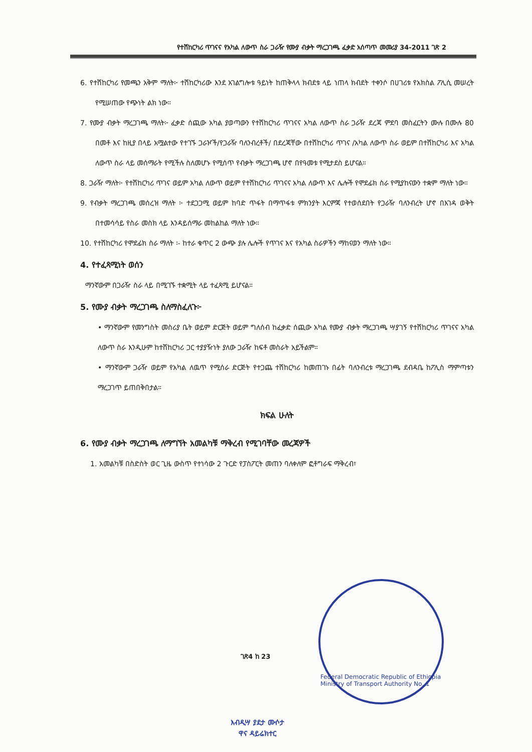የተሽከርካሪ ጥገናና የአካል ለውጥ ስራ ጋራዥ የሙያ ብቃት ማረጋገጫ ፈቃድ አሰጣጥ መመሪያ 34-2011 ገጽ 2
6. የተሽከርካሪ የመጫን አቅም ማለት፦ ተሽከርካሪው እንደ አገልግሎቱ ዓይነት ከጠቅላላ ክብደቱ ላይ ነጠላ ክብደት ተቀንሶ በሀገሪቱ የአክስል ፖሊሲ መሠረት የሚሠጠው የጭነት ልክ ነው።
7. የሙያ ብቃት ማረጋገጫ ማለት፦ ፈቃድ ሰጪው አካል ያወጣውን የተሽከርካሪ ጥገናና አካል ለውጥ ስራ ጋራዥ ደረጃ ምደባ መስፈርትን ሙሉ በሙሉ 80 በመቶ እና ከዚያ በላይ አሟልተው የተገኙ ጋራዦች/የጋራዥ ባለንብረቶች/ በደረጃቸው በተሽከርካሪ ጥገና /አካል ለውጥ ስራ ወይም በተሽከርካሪ እና አካል ለውጥ ስራ ላይ መሰማራት የሚችሉ ስለመሆኑ የሚሰጥ የብቃት ማረጋገጫ ሆኖ በየዓመቱ የሚታደስ ይሆናል።
8. ጋራዥ ማለት፦ የተሽከርካሪ ጥገና ወይም አካል ለውጥ ወይም የተሽከርካሪ ጥገናና አካል ለውጥ እና ሌሎች የሞደፊክ ስራ የሚያከናውን ተቋም ማለት ነው።
9. የብቃት ማረጋገጫ መሰረዝ ማለት ፦ ተደጋጋሚ ወይም ከባድ ጥፋት በማጥፋቱ ምክንያት እርምጃ የተወሰደበት የጋራዥ ባለንብረት ሆኖ በእገዳ ወቅት በተመሳሳይ የስራ መስክ ላይ እንዳይሰማራ መከልከል ማለት ነው።
10. የተሽከርካሪ የሞደፊክ ስራ ማለት ፡- ከተራ ቁጥር 2 ውጭ ያሉ ሌሎች የጥገና እና የአካል ስራዎችን ማከናወን ማለት ነው።
4. የተፈጻሚነት ወሰን
ማንኛውም በጋራዥ ስራ ላይ በሚገኙ ተቋሚት ላይ ተፈጻሚ ይሆናል።
5. የሙያ ብቃት ማረጋገጫ ስለማስፈለጉ፦
• ማንኛውም የመንግስት መስሪያ ቤት ወይም ድርጅት ወይም ግለሰብ ከፈቃድ ሰጪው አካል የሙያ ብቃት ማረጋገጫ ሣያገኝ የተሽከርካሪ ጥገናና አካል ለውጥ ስራ እንዲሁም ከተሽከርካሪ ጋር ተያያዥነት ያለው ጋራዥ ከፍቶ መስራት አይችልም።
• ማንኛውም ጋራዥ ወይም የአካል ለዉጥ የሚሰራ ድርጅት የተጋጨ ተሽከርካሪ ከመጠገኑ በፊት ባለንብረቱ ማረጋገጫ ደብዳቤ ከፖሊስ ማምጣቱን ማረጋገጥ ይጠበቅበታል።
ክፍል ሁለት
6. የሙያ ብቃት ማረጋገጫ ለማግኘት አመልካቹ ማቅረብ የሚገባቸው መረጃዎች
1. አመልካቹ በስድስት ወር ጊዜ ውስጥ የተነሳው 2 ጉርድ የፓስፖርት መጠን ባለቀለም ፎቶግራፍ ማቅረብ፣
Federal Democratic Republic of Ethiopia Ministry of Transport Authority No. 1
ገጽ4 ከ 23
እብዲሣ ያደታ ሙሶታ
ዋና ዳይሬክተር